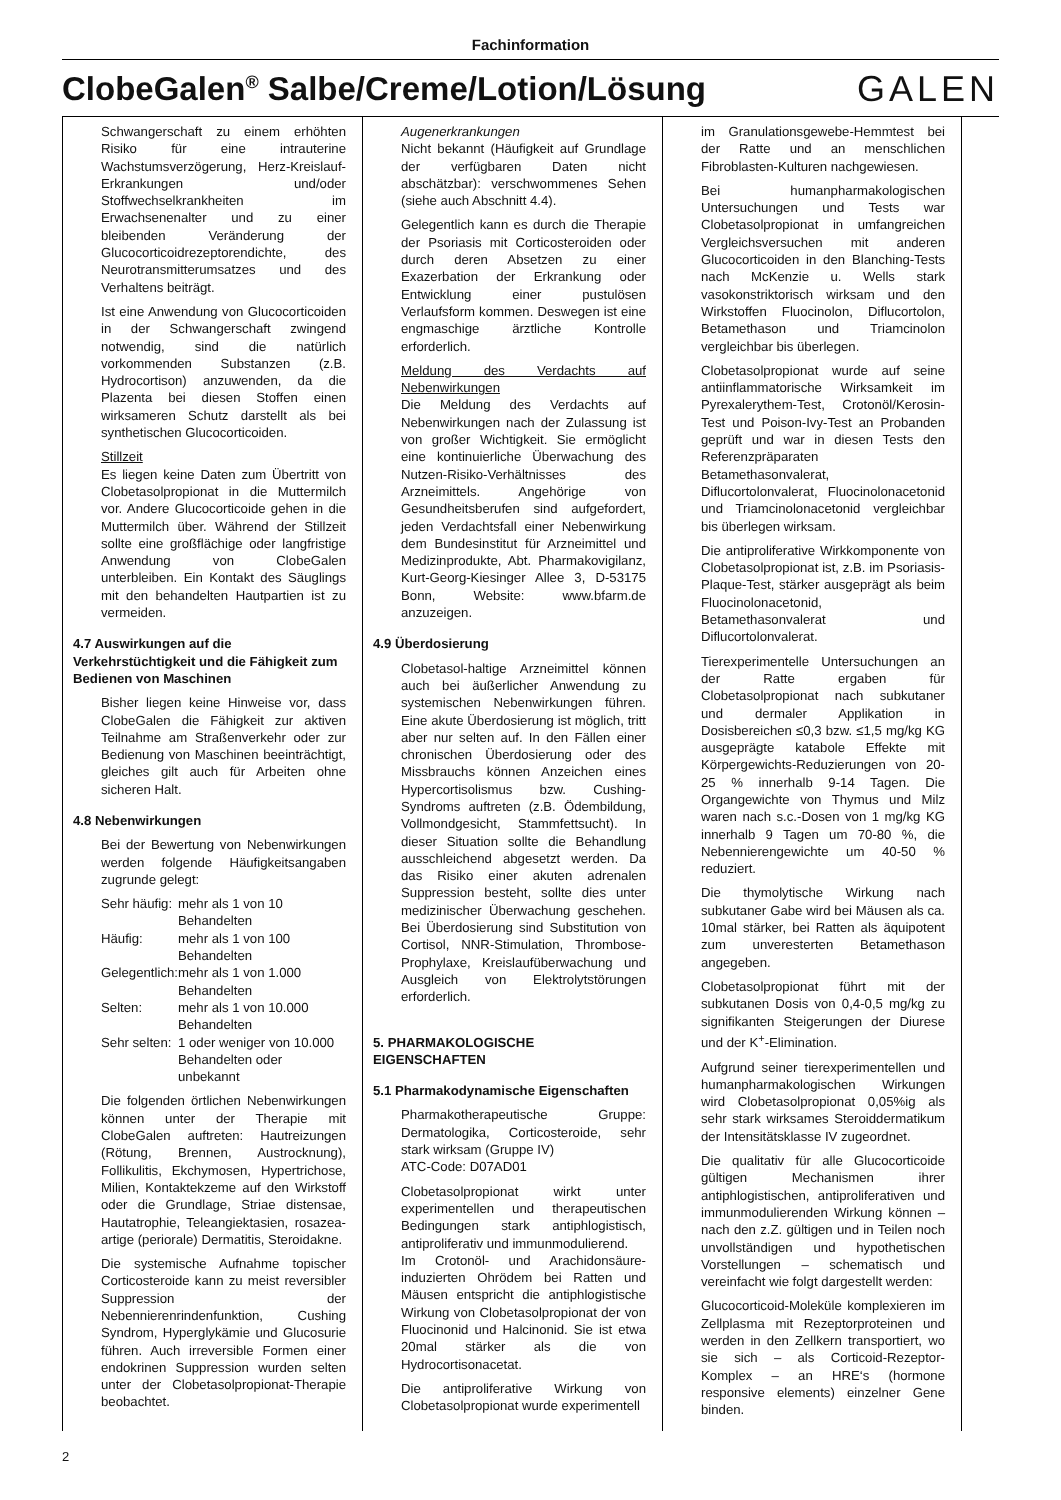Fachinformation
ClobeGalen<sup>®</sup> Salbe/Creme/Lotion/Lösung
GALEN
Schwangerschaft zu einem erhöhten Risiko für eine intrauterine Wachstumsverzögerung, Herz-Kreislauf-Erkrankungen und/oder Stoffwechselkrankheiten im Erwachsenenalter und zu einer bleibenden Veränderung der Glucocorticoidrezeptorendichte, des Neurotransmitterumsatzes und des Verhaltens beiträgt.
Ist eine Anwendung von Glucocorticoiden in der Schwangerschaft zwingend notwendig, sind die natürlich vorkommenden Substanzen (z.B. Hydrocortison) anzuwenden, da die Plazenta bei diesen Stoffen einen wirksameren Schutz darstellt als bei synthetischen Glucocorticoiden.
Stillzeit
Es liegen keine Daten zum Übertritt von Clobetasolpropionat in die Muttermilch vor. Andere Glucocorticoide gehen in die Muttermilch über. Während der Stillzeit sollte eine großflächige oder langfristige Anwendung von ClobeGalen unterbleiben. Ein Kontakt des Säuglings mit den behandelten Hautpartien ist zu vermeiden.
4.7 Auswirkungen auf die Verkehrstüchtigkeit und die Fähigkeit zum Bedienen von Maschinen
Bisher liegen keine Hinweise vor, dass ClobeGalen die Fähigkeit zur aktiven Teilnahme am Straßenverkehr oder zur Bedienung von Maschinen beeinträchtigt, gleiches gilt auch für Arbeiten ohne sicheren Halt.
4.8 Nebenwirkungen
Bei der Bewertung von Nebenwirkungen werden folgende Häufigkeitsangaben zugrunde gelegt:
| Sehr häufig: | mehr als 1 von 10 Behandelten |
| Häufig: | mehr als 1 von 100 Behandelten |
| Gelegentlich: | mehr als 1 von 1.000 Behandelten |
| Selten: | mehr als 1 von 10.000 Behandelten |
| Sehr selten: | 1 oder weniger von 10.000 Behandelten oder unbekannt |
Die folgenden örtlichen Nebenwirkungen können unter der Therapie mit ClobeGalen auftreten: Hautreizungen (Rötung, Brennen, Austrocknung), Follikulitis, Ekchymosen, Hypertrichose, Milien, Kontaktekzeme auf den Wirkstoff oder die Grundlage, Striae distensae, Hautatrophie, Teleangiektasien, rosazea-artige (periorale) Dermatitis, Steroidakne.
Die systemische Aufnahme topischer Corticosteroide kann zu meist reversibler Suppression der Nebennierenrindenfunktion, Cushing Syndrom, Hyperglykämie und Glucosurie führen. Auch irreversible Formen einer endokrinen Suppression wurden selten unter der Clobetasolpropionat-Therapie beobachtet.
Augenerkrankungen
Nicht bekannt (Häufigkeit auf Grundlage der verfügbaren Daten nicht abschätzbar): verschwommenes Sehen (siehe auch Abschnitt 4.4).
Gelegentlich kann es durch die Therapie der Psoriasis mit Corticosteroiden oder durch deren Absetzen zu einer Exazerbation der Erkrankung oder Entwicklung einer pustulösen Verlaufsform kommen. Deswegen ist eine engmaschige ärztliche Kontrolle erforderlich.
Meldung des Verdachts auf Nebenwirkungen
Die Meldung des Verdachts auf Nebenwirkungen nach der Zulassung ist von großer Wichtigkeit. Sie ermöglicht eine kontinuierliche Überwachung des Nutzen-Risiko-Verhältnisses des Arzneimittels. Angehörige von Gesundheitsberufen sind aufgefordert, jeden Verdachtsfall einer Nebenwirkung dem Bundesinstitut für Arzneimittel und Medizinprodukte, Abt. Pharmakovigilanz, Kurt-Georg-Kiesinger Allee 3, D-53175 Bonn, Website: www.bfarm.de anzuzeigen.
4.9 Überdosierung
Clobetasol-haltige Arzneimittel können auch bei äußerlicher Anwendung zu systemischen Nebenwirkungen führen. Eine akute Überdosierung ist möglich, tritt aber nur selten auf. In den Fällen einer chronischen Überdosierung oder des Missbrauchs können Anzeichen eines Hypercortisolismus bzw. Cushing-Syndroms auftreten (z.B. Ödembildung, Vollmondgesicht, Stammfettsucht). In dieser Situation sollte die Behandlung ausschleichend abgesetzt werden. Da das Risiko einer akuten adrenalen Suppression besteht, sollte dies unter medizinischer Überwachung geschehen. Bei Überdosierung sind Substitution von Cortisol, NNR-Stimulation, Thrombose-Prophylaxe, Kreislaufüberwachung und Ausgleich von Elektrolytstörungen erforderlich.
5. PHARMAKOLOGISCHE EIGENSCHAFTEN
5.1 Pharmakodynamische Eigenschaften
Pharmakotherapeutische Gruppe: Dermatologika, Corticosteroide, sehr stark wirksam (Gruppe IV)
ATC-Code: D07AD01
Clobetasolpropionat wirkt unter experimentellen und therapeutischen Bedingungen stark antiphlogistisch, antiproliferativ und immunmodulierend.
Im Crotonöl- und Arachidonsäure-induzierten Ohrödem bei Ratten und Mäusen entspricht die antiphlogistische Wirkung von Clobetasolpropionat der von Fluocinonid und Halcinonid. Sie ist etwa 20mal stärker als die von Hydrocortisonacetat.
Die antiproliferative Wirkung von Clobetasolpropionat wurde experimentell
im Granulationsgewebe-Hemmtest bei der Ratte und an menschlichen Fibroblasten-Kulturen nachgewiesen.
Bei humanpharmakologischen Untersuchungen und Tests war Clobetasolpropionat in umfangreichen Vergleichsversuchen mit anderen Glucocorticoiden in den Blanching-Tests nach McKenzie u. Wells stark vasokonstriktorisch wirksam und den Wirkstoffen Fluocinolon, Diflucortolon, Betamethason und Triamcinolon vergleichbar bis überlegen.
Clobetasolpropionat wurde auf seine antiinflammatorische Wirksamkeit im Pyrexalerythem-Test, Crotonöl/Kerosin-Test und Poison-Ivy-Test an Probanden geprüft und war in diesen Tests den Referenzpräparaten Betamethasonvalerat, Diflucortolonvalerat, Fluocinolonacetonid und Triamcinolonacetonid vergleichbar bis überlegen wirksam.
Die antiproliferative Wirkkomponente von Clobetasolpropionat ist, z.B. im Psoriasis-Plaque-Test, stärker ausgeprägt als beim Fluocinolonacetonid, Betamethasonvalerat und Diflucortolonvalerat.
Tierexperimentelle Untersuchungen an der Ratte ergaben für Clobetasolpropionat nach subkutaner und dermaler Applikation in Dosisbereichen ≤0,3 bzw. ≤1,5 mg/kg KG ausgeprägte katabole Effekte mit Körpergewichts-Reduzierungen von 20-25 % innerhalb 9-14 Tagen. Die Organgewichte von Thymus und Milz waren nach s.c.-Dosen von 1 mg/kg KG innerhalb 9 Tagen um 70-80 %, die Nebennierengewichte um 40-50 % reduziert.
Die thymolytische Wirkung nach subkutaner Gabe wird bei Mäusen als ca. 10mal stärker, bei Ratten als äquipotent zum unveresterten Betamethason angegeben.
Clobetasolpropionat führt mit der subkutanen Dosis von 0,4-0,5 mg/kg zu signifikanten Steigerungen der Diurese und der K<sup>+</sup>-Elimination.
Aufgrund seiner tierexperimentellen und humanpharmakologischen Wirkungen wird Clobetasolpropionat 0,05%ig als sehr stark wirksames Steroiddermatikum der Intensitätsklasse IV zugeordnet.
Die qualitativ für alle Glucocorticoide gültigen Mechanismen ihrer antiphlogistischen, antiproliferativen und immunmodulierenden Wirkung können – nach den z.Z. gültigen und in Teilen noch unvollständigen und hypothetischen Vorstellungen – schematisch und vereinfacht wie folgt dargestellt werden:
Glucocorticoid-Moleküle komplexieren im Zellplasma mit Rezeptorproteinen und werden in den Zellkern transportiert, wo sie sich – als Corticoid-Rezeptor-Komplex – an HRE‘s (hormone responsive elements) einzelner Gene binden.
2